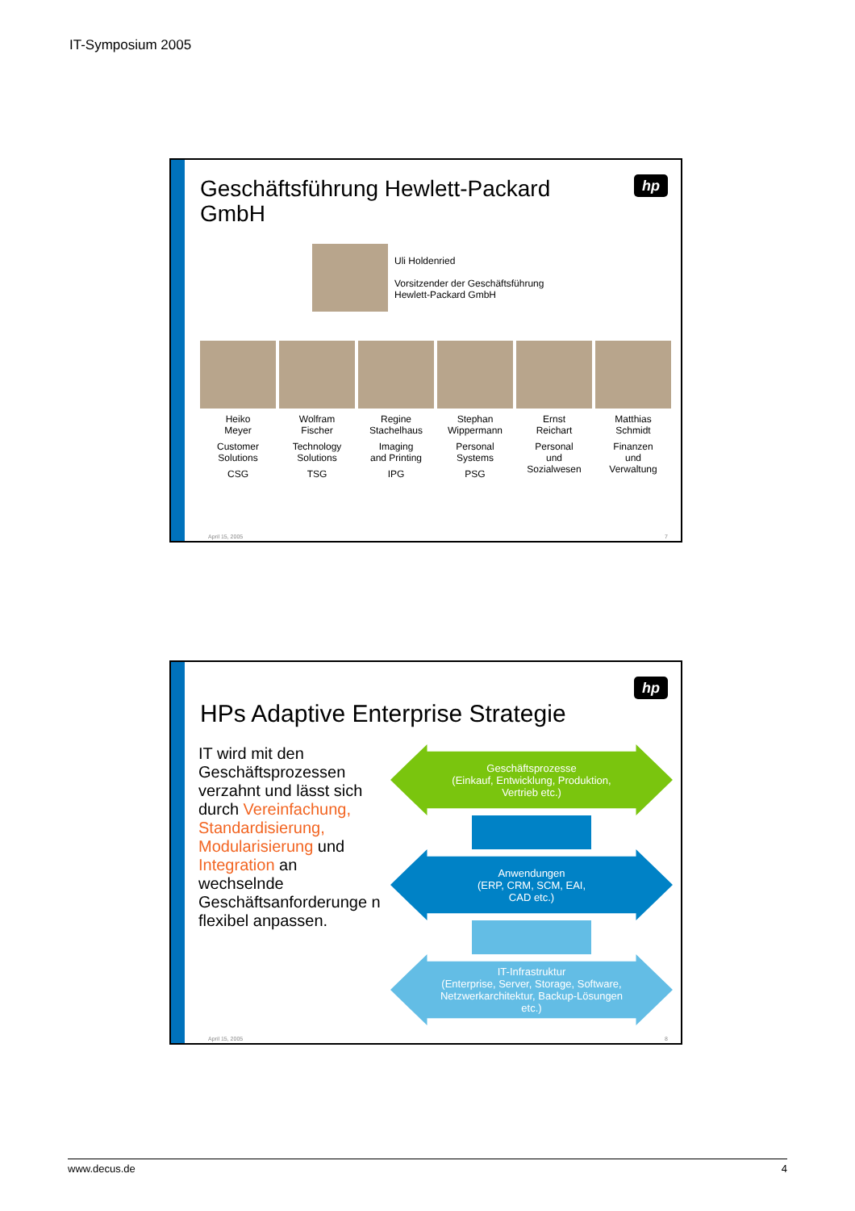IT-Symposium 2005
hp
Geschäftsführung Hewlett-Packard
GmbH
Uli Holdenried
Vorsitzender der Geschäftsführung
Hewlett-Packard GmbH
Heiko
Meyer
Customer
Solutions
CSG
Wolfram
Fischer
Technology
Solutions
TSG
Regine
Stachelhaus
Imaging
and Printing
IPG
Stephan
Wippermann
Personal
Systems
PSG
Ernst
Reichart
Personal
und
Sozialwesen
Matthias
Schmidt
Finanzen
und
Verwaltung
April 15, 2005 7
hp
HPs Adaptive Enterprise Strategie
IT wird mit den Geschäftsprozessen verzahnt und lässt sich durch Vereinfachung, Standardisierung, Modularisierung und Integration an wechselnde Geschäftsanforderunge n flexibel anpassen.
Geschäftsprozesse
(Einkauf, Entwicklung, Produktion,
Vertrieb etc.)
Anwendungen
(ERP, CRM, SCM, EAI,
CAD etc.)
IT-Infrastruktur
(Enterprise, Server, Storage, Software,
Netzwerkarchitektur, Backup-Lösungen
etc.)
April 15, 2005 8
www.decus.de 4